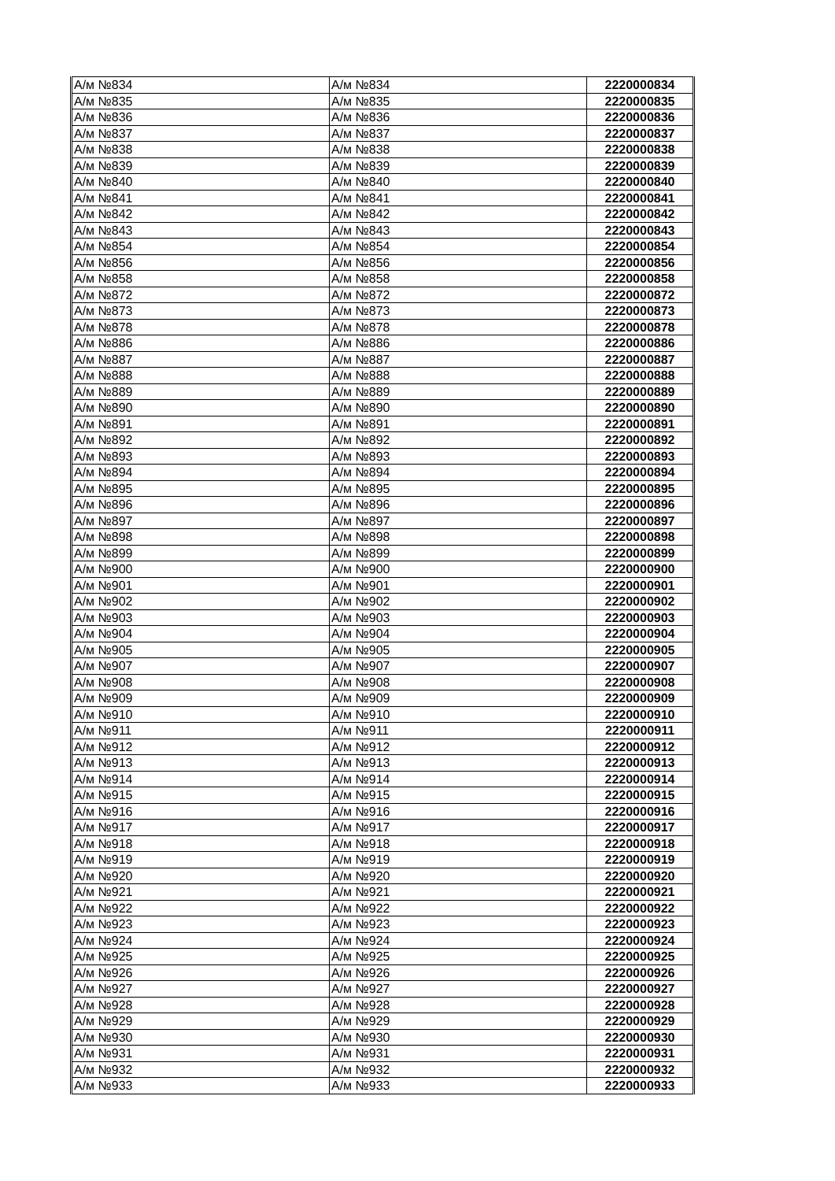| А/м №834 | А/м №834 | 2220000834 |
| А/м №835 | А/м №835 | 2220000835 |
| А/м №836 | А/м №836 | 2220000836 |
| А/м №837 | А/м №837 | 2220000837 |
| А/м №838 | А/м №838 | 2220000838 |
| А/м №839 | А/м №839 | 2220000839 |
| А/м №840 | А/м №840 | 2220000840 |
| А/м №841 | А/м №841 | 2220000841 |
| А/м №842 | А/м №842 | 2220000842 |
| А/м №843 | А/м №843 | 2220000843 |
| А/м №854 | А/м №854 | 2220000854 |
| А/м №856 | А/м №856 | 2220000856 |
| А/м №858 | А/м №858 | 2220000858 |
| А/м №872 | А/м №872 | 2220000872 |
| А/м №873 | А/м №873 | 2220000873 |
| А/м №878 | А/м №878 | 2220000878 |
| А/м №886 | А/м №886 | 2220000886 |
| А/м №887 | А/м №887 | 2220000887 |
| А/м №888 | А/м №888 | 2220000888 |
| А/м №889 | А/м №889 | 2220000889 |
| А/м №890 | А/м №890 | 2220000890 |
| А/м №891 | А/м №891 | 2220000891 |
| А/м №892 | А/м №892 | 2220000892 |
| А/м №893 | А/м №893 | 2220000893 |
| А/м №894 | А/м №894 | 2220000894 |
| А/м №895 | А/м №895 | 2220000895 |
| А/м №896 | А/м №896 | 2220000896 |
| А/м №897 | А/м №897 | 2220000897 |
| А/м №898 | А/м №898 | 2220000898 |
| А/м №899 | А/м №899 | 2220000899 |
| А/м №900 | А/м №900 | 2220000900 |
| А/м №901 | А/м №901 | 2220000901 |
| А/м №902 | А/м №902 | 2220000902 |
| А/м №903 | А/м №903 | 2220000903 |
| А/м №904 | А/м №904 | 2220000904 |
| А/м №905 | А/м №905 | 2220000905 |
| А/м №907 | А/м №907 | 2220000907 |
| А/м №908 | А/м №908 | 2220000908 |
| А/м №909 | А/м №909 | 2220000909 |
| А/м №910 | А/м №910 | 2220000910 |
| А/м №911 | А/м №911 | 2220000911 |
| А/м №912 | А/м №912 | 2220000912 |
| А/м №913 | А/м №913 | 2220000913 |
| А/м №914 | А/м №914 | 2220000914 |
| А/м №915 | А/м №915 | 2220000915 |
| А/м №916 | А/м №916 | 2220000916 |
| А/м №917 | А/м №917 | 2220000917 |
| А/м №918 | А/м №918 | 2220000918 |
| А/м №919 | А/м №919 | 2220000919 |
| А/м №920 | А/м №920 | 2220000920 |
| А/м №921 | А/м №921 | 2220000921 |
| А/м №922 | А/м №922 | 2220000922 |
| А/м №923 | А/м №923 | 2220000923 |
| А/м №924 | А/м №924 | 2220000924 |
| А/м №925 | А/м №925 | 2220000925 |
| А/м №926 | А/м №926 | 2220000926 |
| А/м №927 | А/м №927 | 2220000927 |
| А/м №928 | А/м №928 | 2220000928 |
| А/м №929 | А/м №929 | 2220000929 |
| А/м №930 | А/м №930 | 2220000930 |
| А/м №931 | А/м №931 | 2220000931 |
| А/м №932 | А/м №932 | 2220000932 |
| А/м №933 | А/м №933 | 2220000933 |